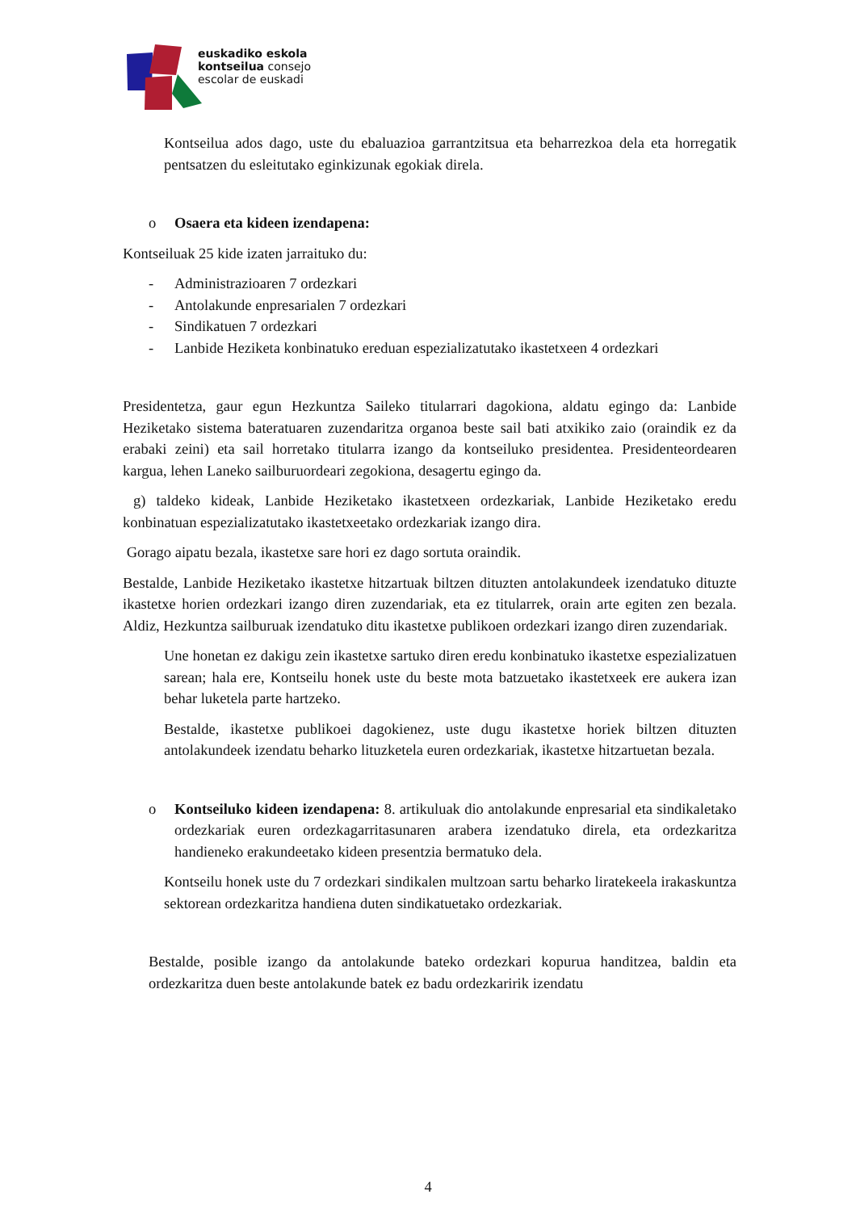euskadiko eskola
kontseilua consejo
escolar de euskadi
Kontseilua ados dago, uste du ebaluazioa garrantzitsua eta beharrezkoa dela eta horregatik pentsatzen du esleitutako eginkizunak egokiak direla.
o Osaera eta kideen izendapena:
Kontseiluak 25 kide izaten jarraituko du:
- Administrazioaren 7 ordezkari
- Antolakunde enpresarialen 7 ordezkari
- Sindikatuen 7 ordezkari
- Lanbide Heziketa konbinatuko ereduan espezializatutako ikastetxeen 4 ordezkari
Presidentetza, gaur egun Hezkuntza Saileko titularrari dagokiona, aldatu egingo da: Lanbide Heziketako sistema bateratuaren zuzendaritza organoa beste sail bati atxikiko zaio (oraindik ez da erabaki zeini) eta sail horretako titularra izango da kontseiluko presidentea. Presidenteordearen kargua, lehen Laneko sailburuordeari zegokiona, desagertu egingo da.
g) taldeko kideak, Lanbide Heziketako ikastetxeen ordezkariak, Lanbide Heziketako eredu konbinatuan espezializatutako ikastetxeetako ordezkariak izango dira.
Gorago aipatu bezala, ikastetxe sare hori ez dago sortuta oraindik.
Bestalde, Lanbide Heziketako ikastetxe hitzartuak biltzen dituzten antolakundeek izendatuko dituzte ikastetxe horien ordezkari izango diren zuzendariak, eta ez titularrek, orain arte egiten zen bezala. Aldiz, Hezkuntza sailburuak izendatuko ditu ikastetxe publikoen ordezkari izango diren zuzendariak.
Une honetan ez dakigu zein ikastetxe sartuko diren eredu konbinatuko ikastetxe espezializatuen sarean; hala ere, Kontseilu honek uste du beste mota batzuetako ikastetxeek ere aukera izan behar luketela parte hartzeko.
Bestalde, ikastetxe publikoei dagokienez, uste dugu ikastetxe horiek biltzen dituzten antolakundeek izendatu beharko lituzketela euren ordezkariak, ikastetxe hitzartuetan bezala.
o Kontseiluko kideen izendapena: 8. artikuluak dio antolakunde enpresarial eta sindikaletako ordezkariak euren ordezkagarritasunaren arabera izendatuko direla, eta ordezkaritza handieneko erakundeetako kideen presentzia bermatuko dela.
Kontseilu honek uste du 7 ordezkari sindikalen multzoan sartu beharko liratekeela irakaskuntza sektorean ordezkaritza handiena duten sindikatuetako ordezkariak.
Bestalde, posible izango da antolakunde bateko ordezkari kopurua handitzea, baldin eta ordezkaritza duen beste antolakunde batek ez badu ordezkaririk izendatu
4